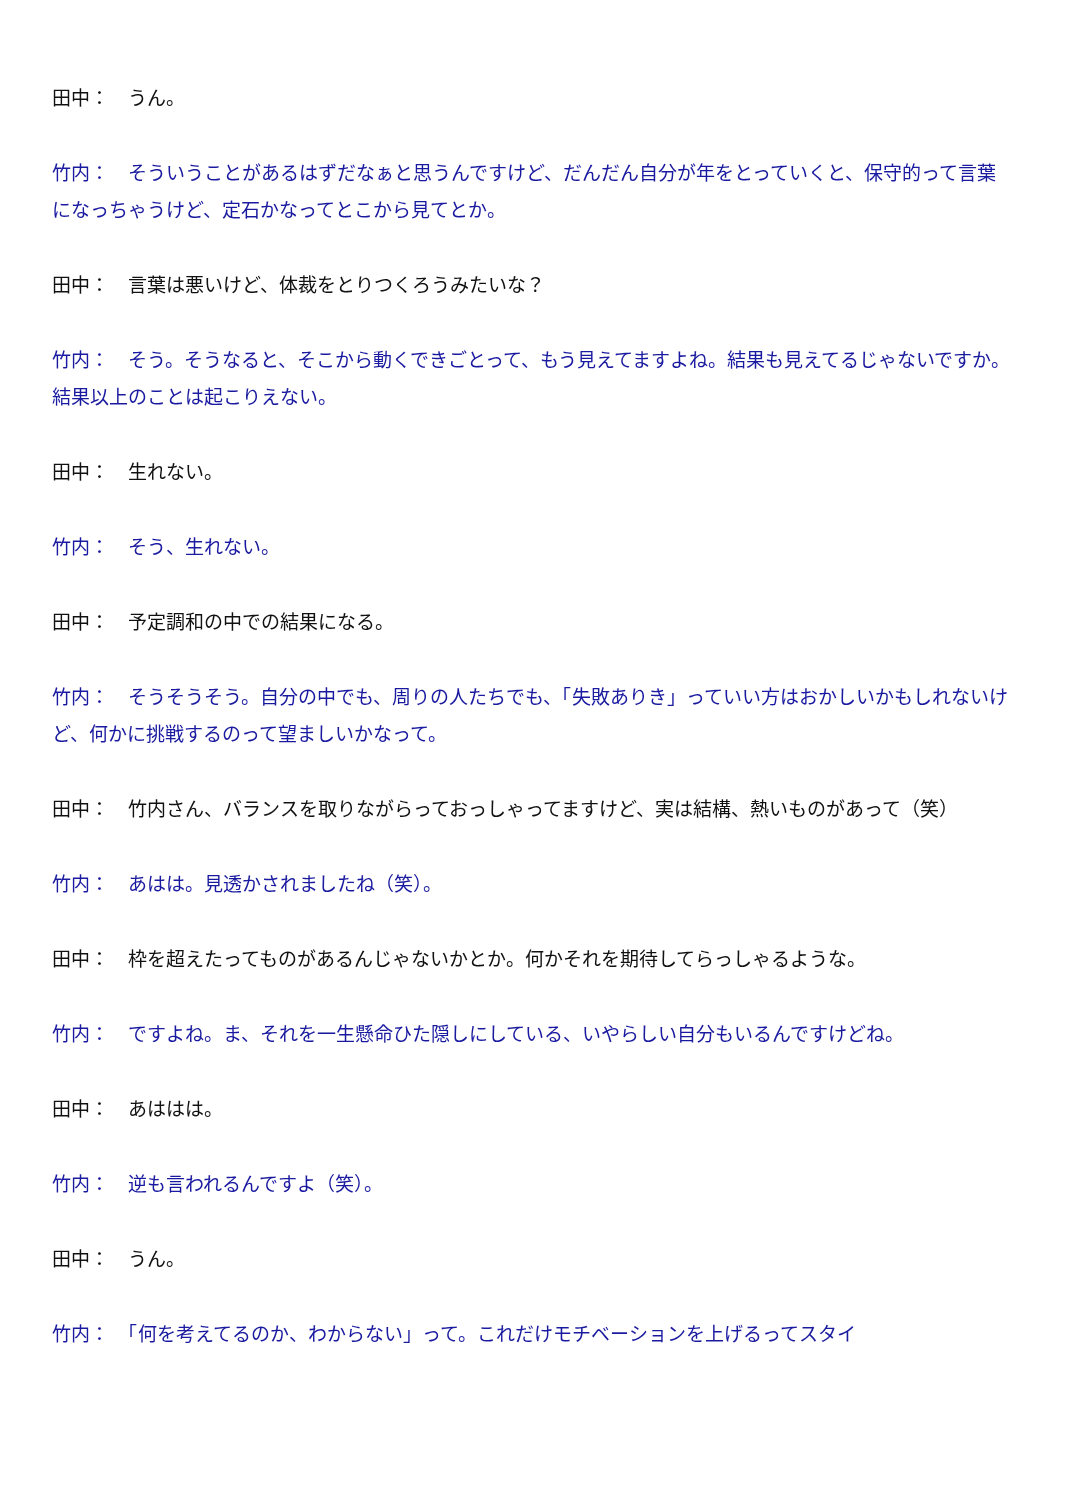田中：　うん。
竹内：　そういうことがあるはずだなぁと思うんですけど、だんだん自分が年をとっていくと、保守的って言葉になっちゃうけど、定石かなってとこから見てとか。
田中：　言葉は悪いけど、体裁をとりつくろうみたいな？
竹内：　そう。そうなると、そこから動くできごとって、もう見えてますよね。結果も見えてるじゃないですか。結果以上のことは起こりえない。
田中：　生れない。
竹内：　そう、生れない。
田中：　予定調和の中での結果になる。
竹内：　そうそうそう。自分の中でも、周りの人たちでも、「失敗ありき」っていい方はおかしいかもしれないけど、何かに挑戦するのって望ましいかなって。
田中：　竹内さん、バランスを取りながらっておっしゃってますけど、実は結構、熱いものがあって（笑）
竹内：　あはは。見透かされましたね（笑）。
田中：　枠を超えたってものがあるんじゃないかとか。何かそれを期待してらっしゃるような。
竹内：　ですよね。ま、それを一生懸命ひた隠しにしている、いやらしい自分もいるんですけどね。
田中：　あははは。
竹内：　逆も言われるんですよ（笑）。
田中：　うん。
竹内：　「何を考えてるのか、わからない」って。これだけモチベーションを上げるってスタイ